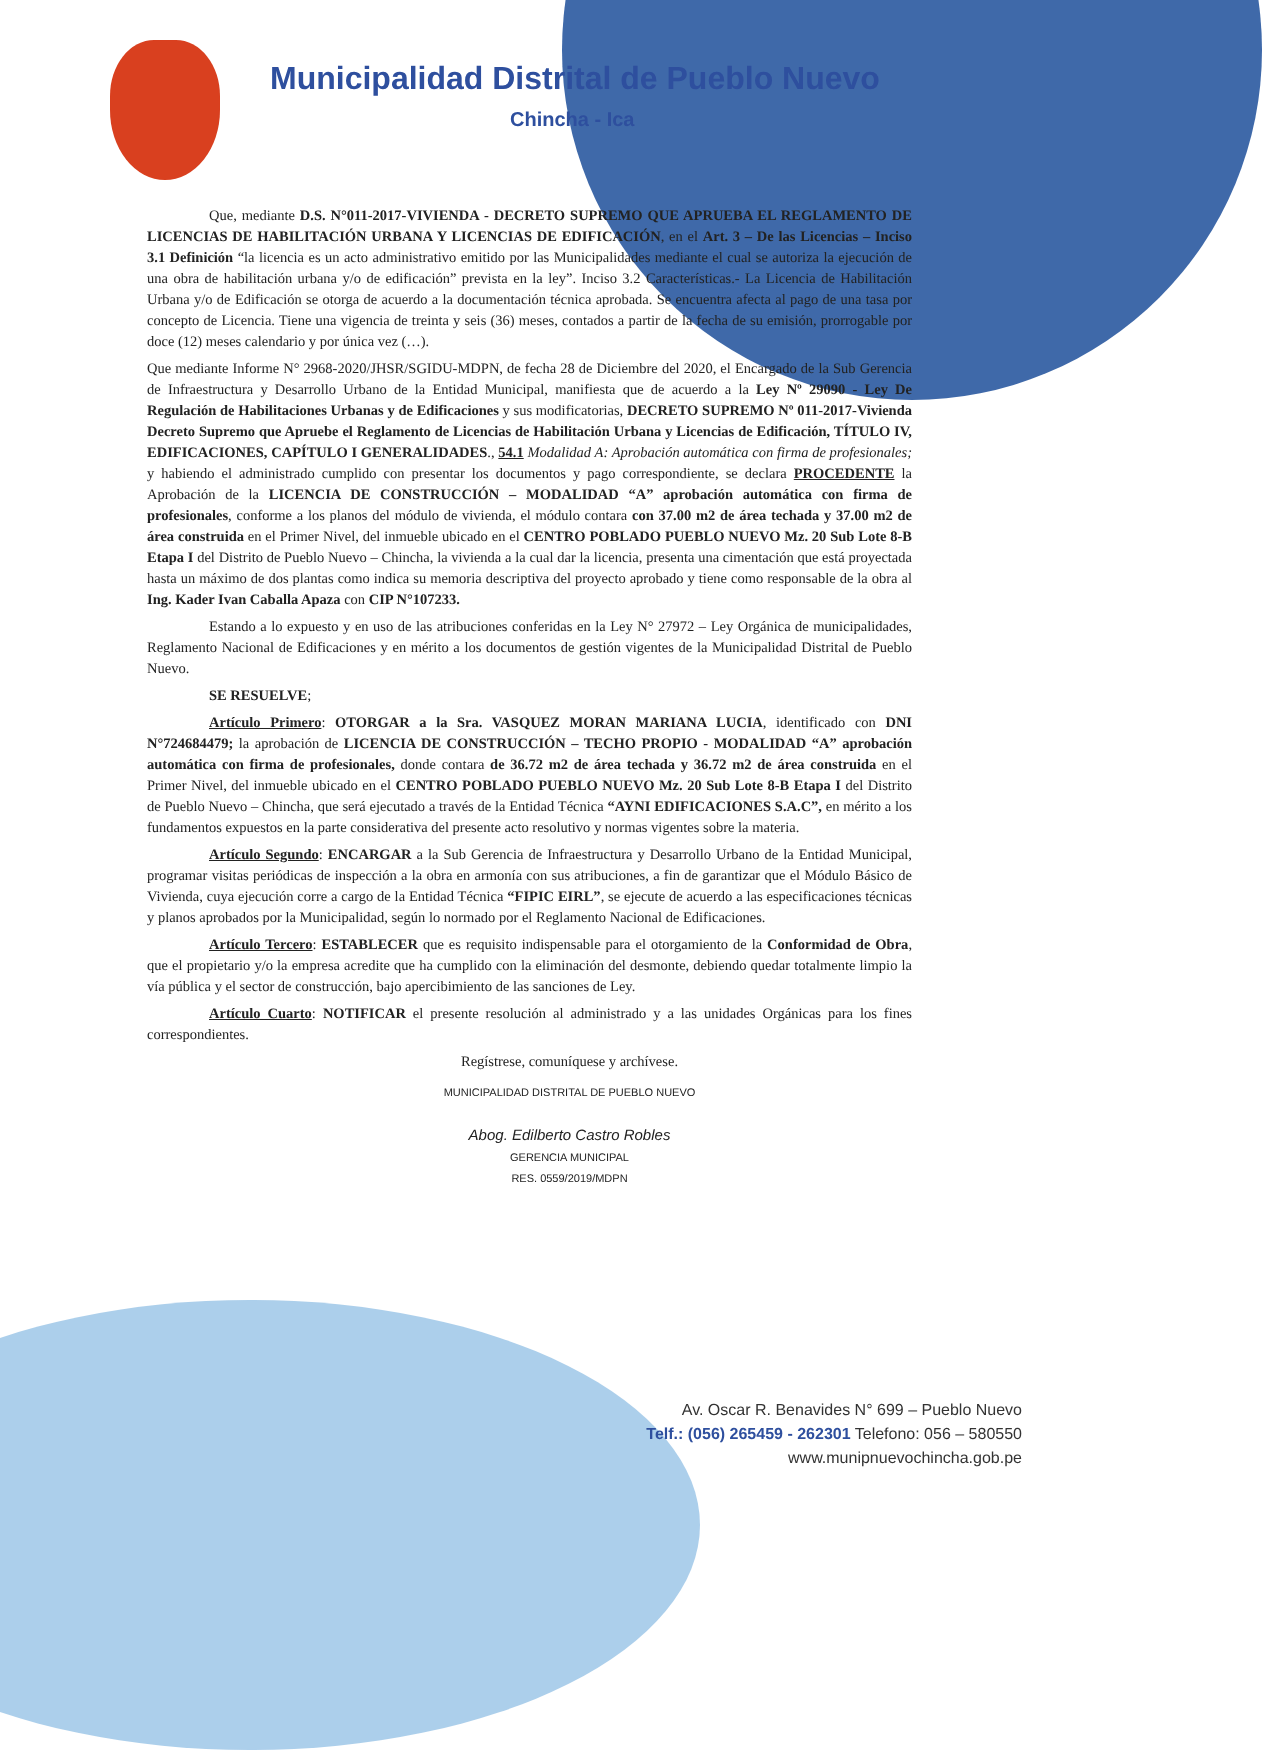Municipalidad Distrital de Pueblo Nuevo
Chincha - Ica
Que, mediante D.S. N°011-2017-VIVIENDA - DECRETO SUPREMO QUE APRUEBA EL REGLAMENTO DE LICENCIAS DE HABILITACIÓN URBANA Y LICENCIAS DE EDIFICACIÓN, en el Art. 3 – De las Licencias – Inciso 3.1 Definición “la licencia es un acto administrativo emitido por las Municipalidades mediante el cual se autoriza la ejecución de una obra de habilitación urbana y/o de edificación” prevista en la ley”. Inciso 3.2 Características.- La Licencia de Habilitación Urbana y/o de Edificación se otorga de acuerdo a la documentación técnica aprobada. Se encuentra afecta al pago de una tasa por concepto de Licencia. Tiene una vigencia de treinta y seis (36) meses, contados a partir de la fecha de su emisión, prorrogable por doce (12) meses calendario y por única vez (…).
Que mediante Informe N° 2968-2020/JHSR/SGIDU-MDPN, de fecha 28 de Diciembre del 2020, el Encargado de la Sub Gerencia de Infraestructura y Desarrollo Urbano de la Entidad Municipal, manifiesta que de acuerdo a la Ley Nº 29090 - Ley De Regulación de Habilitaciones Urbanas y de Edificaciones y sus modificatorias, DECRETO SUPREMO Nº 011-2017-Vivienda Decreto Supremo que Apruebe el Reglamento de Licencias de Habilitación Urbana y Licencias de Edificación, TÍTULO IV, EDIFICACIONES, CAPÍTULO I GENERALIDADES., 54.1 Modalidad A: Aprobación automática con firma de profesionales; y habiendo el administrado cumplido con presentar los documentos y pago correspondiente, se declara PROCEDENTE la Aprobación de la LICENCIA DE CONSTRUCCIÓN – MODALIDAD “A” aprobación automática con firma de profesionales, conforme a los planos del módulo de vivienda, el módulo contara con 37.00 m2 de área techada y 37.00 m2 de área construida en el Primer Nivel, del inmueble ubicado en el CENTRO POBLADO PUEBLO NUEVO Mz. 20 Sub Lote 8-B Etapa I del Distrito de Pueblo Nuevo – Chincha, la vivienda a la cual dar la licencia, presenta una cimentación que está proyectada hasta un máximo de dos plantas como indica su memoria descriptiva del proyecto aprobado y tiene como responsable de la obra al Ing. Kader Ivan Caballa Apaza con CIP N°107233.
Estando a lo expuesto y en uso de las atribuciones conferidas en la Ley N° 27972 – Ley Orgánica de municipalidades, Reglamento Nacional de Edificaciones y en mérito a los documentos de gestión vigentes de la Municipalidad Distrital de Pueblo Nuevo.
SE RESUELVE;
Artículo Primero: OTORGAR a la Sra. VASQUEZ MORAN MARIANA LUCIA, identificado con DNI N°724684479; la aprobación de LICENCIA DE CONSTRUCCIÓN – TECHO PROPIO - MODALIDAD “A” aprobación automática con firma de profesionales, donde contara de 36.72 m2 de área techada y 36.72 m2 de área construida en el Primer Nivel, del inmueble ubicado en el CENTRO POBLADO PUEBLO NUEVO Mz. 20 Sub Lote 8-B Etapa I del Distrito de Pueblo Nuevo – Chincha, que será ejecutado a través de la Entidad Técnica “AYNI EDIFICACIONES S.A.C”, en mérito a los fundamentos expuestos en la parte considerativa del presente acto resolutivo y normas vigentes sobre la materia.
Artículo Segundo: ENCARGAR a la Sub Gerencia de Infraestructura y Desarrollo Urbano de la Entidad Municipal, programar visitas periódicas de inspección a la obra en armonía con sus atribuciones, a fin de garantizar que el Módulo Básico de Vivienda, cuya ejecución corre a cargo de la Entidad Técnica “FIPIC EIRL”, se ejecute de acuerdo a las especificaciones técnicas y planos aprobados por la Municipalidad, según lo normado por el Reglamento Nacional de Edificaciones.
Artículo Tercero: ESTABLECER que es requisito indispensable para el otorgamiento de la Conformidad de Obra, que el propietario y/o la empresa acredite que ha cumplido con la eliminación del desmonte, debiendo quedar totalmente limpio la vía pública y el sector de construcción, bajo apercibimiento de las sanciones de Ley.
Artículo Cuarto: NOTIFICAR el presente resolución al administrado y a las unidades Orgánicas para los fines correspondientes.
Regístrese, comuníquese y archívese.
MUNICIPALIDAD DISTRITAL DE PUEBLO NUEVO
Abog. Edilberto Castro Robles
GERENCIA MUNICIPAL
RES. 0559/2019/MDPN
Av. Oscar R. Benavides N° 699 – Pueblo Nuevo
Telf.: (056) 265459 - 262301 Telefono: 056 – 580550
www.munipnuevochincha.gob.pe